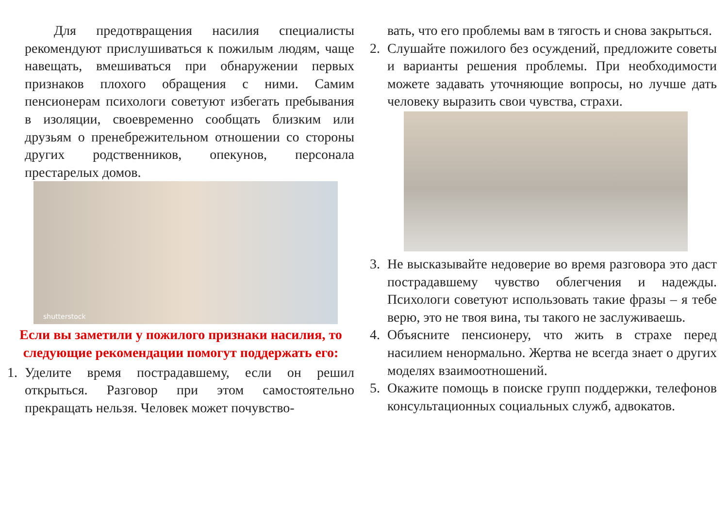Для предотвращения насилия специалисты рекомендуют прислушиваться к пожилым людям, чаще навещать, вмешиваться при обнаружении первых признаков плохого обращения с ними. Самим пенсионерам психологи советуют избегать пребывания в изоляции, своевременно сообщать близким или друзьям о пренебрежительном отношении со стороны других родственников, опекунов, персонала престарелых домов.
shutterstock
Если вы заметили у пожилого признаки насилия, то следующие рекомендации помогут поддержать его:
1. Уделите время пострадавшему, если он решил открыться. Разговор при этом самостоятельно прекращать нельзя. Человек может почувство-
вать, что его проблемы вам в тягость и снова закрыться.
2. Слушайте пожилого без осуждений, предложите советы и варианты решения проблемы. При необходимости можете задавать уточняющие вопросы, но лучше дать человеку выразить свои чувства, страхи.
3. Не высказывайте недоверие во время разговора это даст пострадавшему чувство облегчения и надежды. Психологи советуют использовать такие фразы – я тебе верю, это не твоя вина, ты такого не заслуживаешь.
4. Объясните пенсионеру, что жить в страхе перед насилием ненормально. Жертва не всегда знает о других моделях взаимоотношений.
5. Окажите помощь в поиске групп поддержки, телефонов консультационных социальных служб, адвокатов.